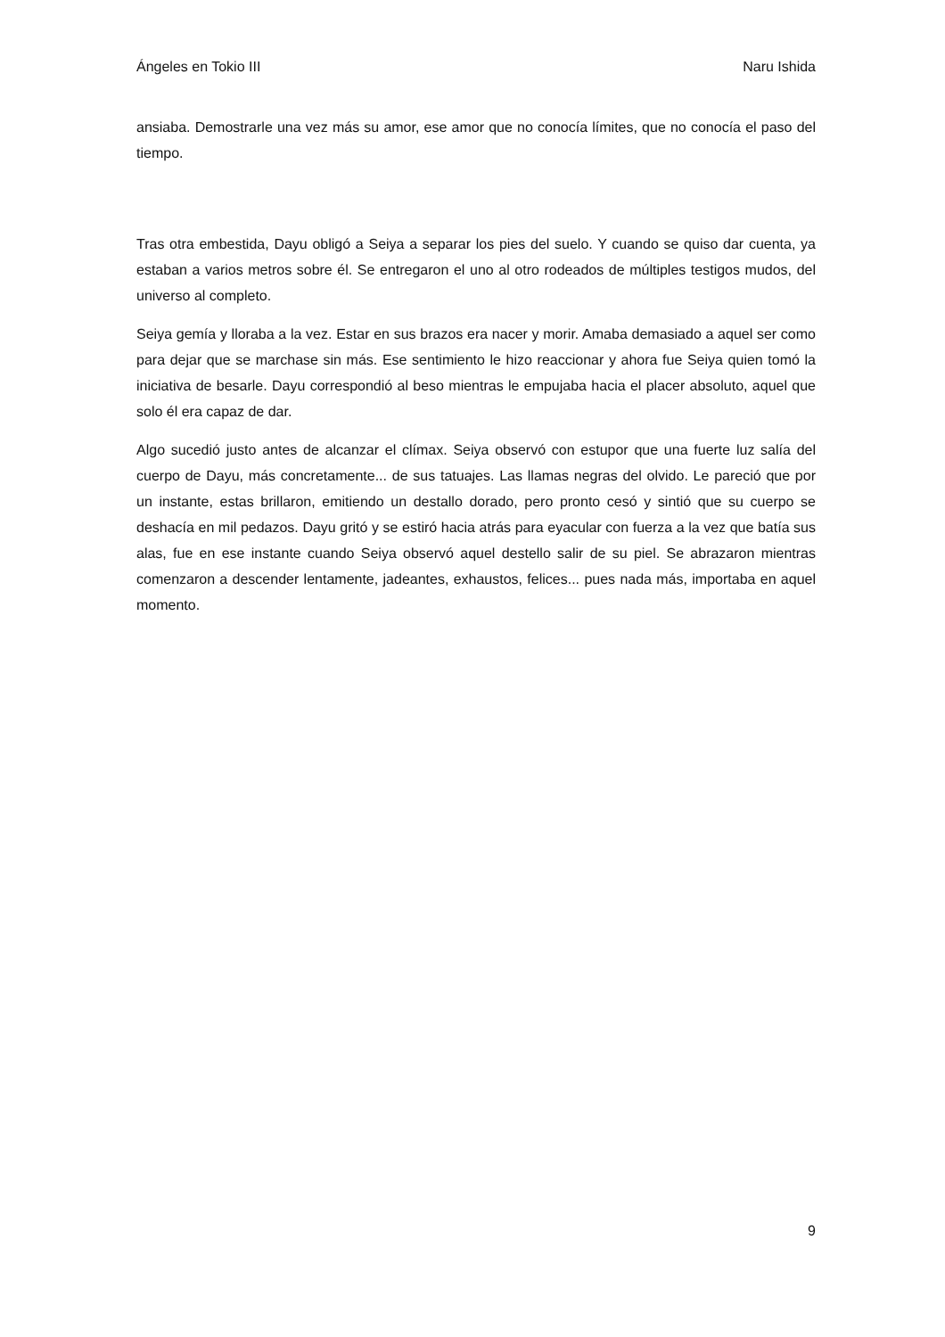Ángeles en Tokio III Naru Ishida
ansiaba. Demostrarle una vez más su amor, ese amor que no conocía límites, que no conocía el paso del tiempo.
Tras otra embestida, Dayu obligó a Seiya a separar los pies del suelo. Y cuando se quiso dar cuenta, ya estaban a varios metros sobre él. Se entregaron el uno al otro rodeados de múltiples testigos mudos, del universo al completo.
Seiya gemía y lloraba a la vez. Estar en sus brazos era nacer y morir. Amaba demasiado a aquel ser como para dejar que se marchase sin más. Ese sentimiento le hizo reaccionar y ahora fue Seiya quien tomó la iniciativa de besarle. Dayu correspondió al beso mientras le empujaba hacia el placer absoluto, aquel que solo él era capaz de dar.
Algo sucedió justo antes de alcanzar el clímax. Seiya observó con estupor que una fuerte luz salía del cuerpo de Dayu, más concretamente... de sus tatuajes. Las llamas negras del olvido. Le pareció que por un instante, estas brillaron, emitiendo un destallo dorado, pero pronto cesó y sintió que su cuerpo se deshacía en mil pedazos. Dayu gritó y se estiró hacia atrás para eyacular con fuerza a la vez que batía sus alas, fue en ese instante cuando Seiya observó aquel destello salir de su piel. Se abrazaron mientras comenzaron a descender lentamente, jadeantes, exhaustos, felices... pues nada más, importaba en aquel momento.
9